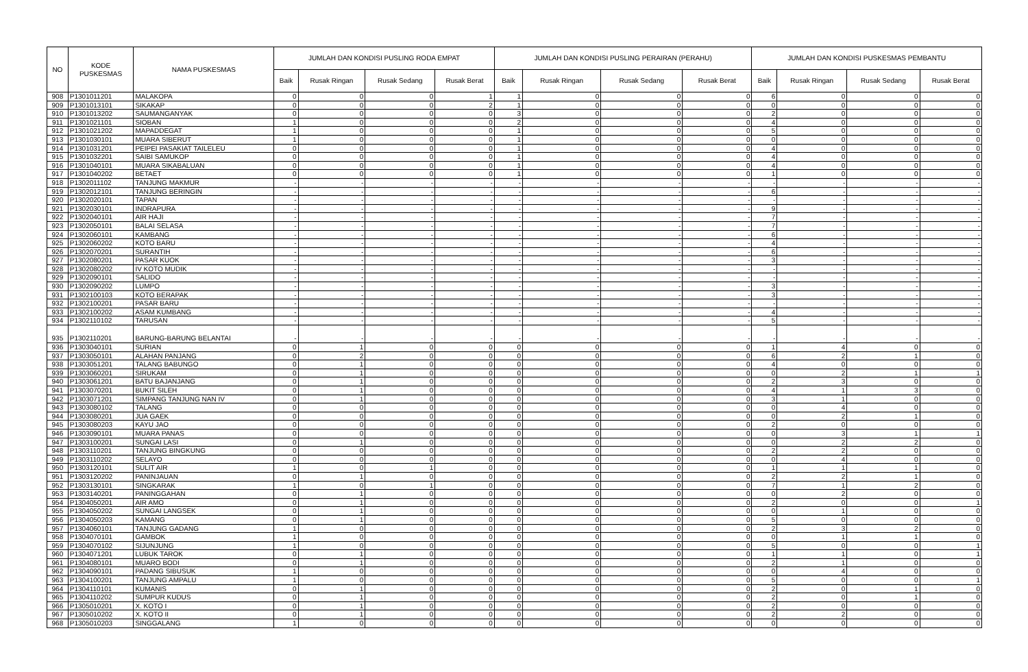| NO | KODE PUSKESMAS | NAMA PUSKESMAS | JUMLAH DAN KONDISI PUSLING RODA EMPAT | | | | JUMLAH DAN KONDISI PUSLING PERAIRAN (PERAHU) | | | | JUMLAH DAN KONDISI PUSKESMAS PEMBANTU | | | |
| --- | --- | --- | --- | --- | --- | --- | --- | --- | --- | --- | --- | --- | --- | --- |
| | | | Baik | Rusak Ringan | Rusak Sedang | Rusak Berat | Baik | Rusak Ringan | Rusak Sedang | Rusak Berat | Baik | Rusak Ringan | Rusak Sedang | Rusak Berat |
| 908 | P1301011201 | MALAKOPA | 0 | 0 | 0 | 1 | 1 | 0 | 0 | 0 | 6 | 0 | 0 | 0 |
| 909 | P1301013101 | SIKAKAP | 0 | 0 | 0 | 2 | 1 | 0 | 0 | 0 | 0 | 0 | 0 | 0 |
| 910 | P1301013202 | SAUMANGANYAK | 0 | 0 | 0 | 0 | 3 | 0 | 0 | 0 | 2 | 0 | 0 | 0 |
| 911 | P1301021101 | SIOBAN | 1 | 0 | 0 | 0 | 2 | 0 | 0 | 0 | 4 | 0 | 0 | 0 |
| 912 | P1301021202 | MAPADDEGAT | 1 | 0 | 0 | 0 | 1 | 0 | 0 | 0 | 5 | 0 | 0 | 0 |
| 913 | P1301030101 | MUARA SIBERUT | 1 | 0 | 0 | 0 | 1 | 0 | 0 | 0 | 0 | 0 | 0 | 0 |
| 914 | P1301031201 | PEIPEI PASAKIAT TAILELEU | 0 | 0 | 0 | 0 | 1 | 0 | 0 | 0 | 4 | 0 | 0 | 0 |
| 915 | P1301032201 | SAIBI SAMUKOP | 0 | 0 | 0 | 0 | 1 | 0 | 0 | 0 | 4 | 0 | 0 | 0 |
| 916 | P1301040101 | MUARA SIKABALUAN | 0 | 0 | 0 | 0 | 1 | 0 | 0 | 0 | 4 | 0 | 0 | 0 |
| 917 | P1301040202 | BETAET | 0 | 0 | 0 | 0 | 1 | 0 | 0 | 0 | 1 | 0 | 0 | 0 |
| 918 | P1302011102 | TANJUNG MAKMUR | - | - | - | - | - | - | - | - | - | - | - | - |
| 919 | P1302012101 | TANJUNG BERINGIN | - | - | - | - | - | - | - | - | 6 | - | - | - |
| 920 | P1302020101 | TAPAN | - | - | - | - | - | - | - | - | - | - | - | - |
| 921 | P1302030101 | INDRAPURA | - | - | - | - | - | - | - | - | 9 | - | - | - |
| 922 | P1302040101 | AIR HAJI | - | - | - | - | - | - | - | - | 7 | - | - | - |
| 923 | P1302050101 | BALAI SELASA | - | - | - | - | - | - | - | - | 7 | - | - | - |
| 924 | P1302060101 | KAMBANG | - | - | - | - | - | - | - | - | 6 | - | - | - |
| 925 | P1302060202 | KOTO BARU | - | - | - | - | - | - | - | - | 4 | - | - | - |
| 926 | P1302070201 | SURANTIH | - | - | - | - | - | - | - | - | 6 | - | - | - |
| 927 | P1302080201 | PASAR KUOK | - | - | - | - | - | - | - | - | 3 | - | - | - |
| 928 | P1302080202 | IV KOTO MUDIK | - | - | - | - | - | - | - | - | - | - | - | - |
| 929 | P1302090101 | SALIDO | - | - | - | - | - | - | - | - | - | - | - | - |
| 930 | P1302090202 | LUMPO | - | - | - | - | - | - | - | - | 3 | - | - | - |
| 931 | P1302100103 | KOTO BERAPAK | - | - | - | - | - | - | - | - | 3 | - | - | - |
| 932 | P1302100201 | PASAR BARU | - | - | - | - | - | - | - | - | - | - | - | - |
| 933 | P1302100202 | ASAM KUMBANG | - | - | - | - | - | - | - | - | 4 | - | - | - |
| 934 | P1302110102 | TARUSAN | - | - | - | - | - | - | - | - | 5 | - | - | - |
| 935 | P1302110201 | BARUNG-BARUNG BELANTAI | - | - | - | - | - | - | - | - | - | - | - | - |
| 936 | P1303040101 | SURIAN | 0 | 1 | 0 | 0 | 0 | 0 | 0 | 0 | 1 | 4 | 0 | 0 |
| 937 | P1303050101 | ALAHAN PANJANG | 0 | 2 | 0 | 0 | 0 | 0 | 0 | 0 | 6 | 2 | 1 | 0 |
| 938 | P1303051201 | TALANG BABUNGO | 0 | 1 | 0 | 0 | 0 | 0 | 0 | 0 | 4 | 0 | 0 | 0 |
| 939 | P1303060201 | SIRUKAM | 0 | 1 | 0 | 0 | 0 | 0 | 0 | 0 | 0 | 2 | 1 | 1 |
| 940 | P1303061201 | BATU BAJANJANG | 0 | 1 | 0 | 0 | 0 | 0 | 0 | 0 | 2 | 3 | 0 | 0 |
| 941 | P1303070201 | BUKIT SILEH | 0 | 1 | 0 | 0 | 0 | 0 | 0 | 0 | 4 | 1 | 3 | 0 |
| 942 | P1303071201 | SIMPANG TANJUNG NAN IV | 0 | 1 | 0 | 0 | 0 | 0 | 0 | 0 | 3 | 1 | 0 | 0 |
| 943 | P1303080102 | TALANG | 0 | 0 | 0 | 0 | 0 | 0 | 0 | 0 | 0 | 4 | 0 | 0 |
| 944 | P1303080201 | JUA GAEK | 0 | 0 | 0 | 0 | 0 | 0 | 0 | 0 | 0 | 2 | 1 | 0 |
| 945 | P1303080203 | KAYU JAO | 0 | 0 | 0 | 0 | 0 | 0 | 0 | 0 | 2 | 0 | 0 | 0 |
| 946 | P1303090101 | MUARA PANAS | 0 | 0 | 0 | 0 | 0 | 0 | 0 | 0 | 0 | 3 | 1 | 1 |
| 947 | P1303100201 | SUNGAI LASI | 0 | 1 | 0 | 0 | 0 | 0 | 0 | 0 | 0 | 2 | 2 | 0 |
| 948 | P1303110201 | TANJUNG BINGKUNG | 0 | 0 | 0 | 0 | 0 | 0 | 0 | 0 | 2 | 2 | 0 | 0 |
| 949 | P1303110202 | SELAYO | 0 | 0 | 0 | 0 | 0 | 0 | 0 | 0 | 0 | 4 | 0 | 0 |
| 950 | P1303120101 | SULIT AIR | 1 | 0 | 1 | 0 | 0 | 0 | 0 | 0 | 1 | 1 | 1 | 0 |
| 951 | P1303120202 | PANINJAUAN | 0 | 1 | 0 | 0 | 0 | 0 | 0 | 0 | 2 | 2 | 1 | 0 |
| 952 | P1303130101 | SINGKARAK | 1 | 0 | 1 | 0 | 0 | 0 | 0 | 0 | 7 | 1 | 2 | 0 |
| 953 | P1303140201 | PANINGGAHAN | 0 | 1 | 0 | 0 | 0 | 0 | 0 | 0 | 0 | 2 | 0 | 0 |
| 954 | P1304050201 | AIR AMO | 0 | 1 | 0 | 0 | 0 | 0 | 0 | 0 | 2 | 0 | 0 | 1 |
| 955 | P1304050202 | SUNGAI LANGSEK | 0 | 1 | 0 | 0 | 0 | 0 | 0 | 0 | 0 | 1 | 0 | 0 |
| 956 | P1304050203 | KAMANG | 0 | 1 | 0 | 0 | 0 | 0 | 0 | 0 | 5 | 0 | 0 | 0 |
| 957 | P1304060101 | TANJUNG GADANG | 1 | 0 | 0 | 0 | 0 | 0 | 0 | 0 | 2 | 3 | 2 | 0 |
| 958 | P1304070101 | GAMBOK | 1 | 0 | 0 | 0 | 0 | 0 | 0 | 0 | 0 | 1 | 1 | 0 |
| 959 | P1304070102 | SIJUNJUNG | 1 | 0 | 0 | 0 | 0 | 0 | 0 | 0 | 5 | 0 | 0 | 1 |
| 960 | P1304071201 | LUBUK TAROK | 0 | 1 | 0 | 0 | 0 | 0 | 0 | 0 | 1 | 1 | 0 | 1 |
| 961 | P1304080101 | MUARO BODI | 0 | 1 | 0 | 0 | 0 | 0 | 0 | 0 | 2 | 1 | 0 | 0 |
| 962 | P1304090101 | PADANG SIBUSUK | 1 | 0 | 0 | 0 | 0 | 0 | 0 | 0 | 0 | 4 | 0 | 0 |
| 963 | P1304100201 | TANJUNG AMPALU | 1 | 0 | 0 | 0 | 0 | 0 | 0 | 0 | 5 | 0 | 0 | 1 |
| 964 | P1304110101 | KUMANIS | 0 | 1 | 0 | 0 | 0 | 0 | 0 | 0 | 2 | 0 | 1 | 0 |
| 965 | P1304110202 | SUMPUR KUDUS | 0 | 1 | 0 | 0 | 0 | 0 | 0 | 0 | 2 | 0 | 1 | 0 |
| 966 | P1305010201 | X. KOTO I | 0 | 1 | 0 | 0 | 0 | 0 | 0 | 0 | 2 | 0 | 0 | 0 |
| 967 | P1305010202 | X. KOTO II | 0 | 1 | 0 | 0 | 0 | 0 | 0 | 0 | 2 | 2 | 0 | 0 |
| 968 | P1305010203 | SINGGALANG | 1 | 0 | 0 | 0 | 0 | 0 | 0 | 0 | 0 | 0 | 0 | 0 |